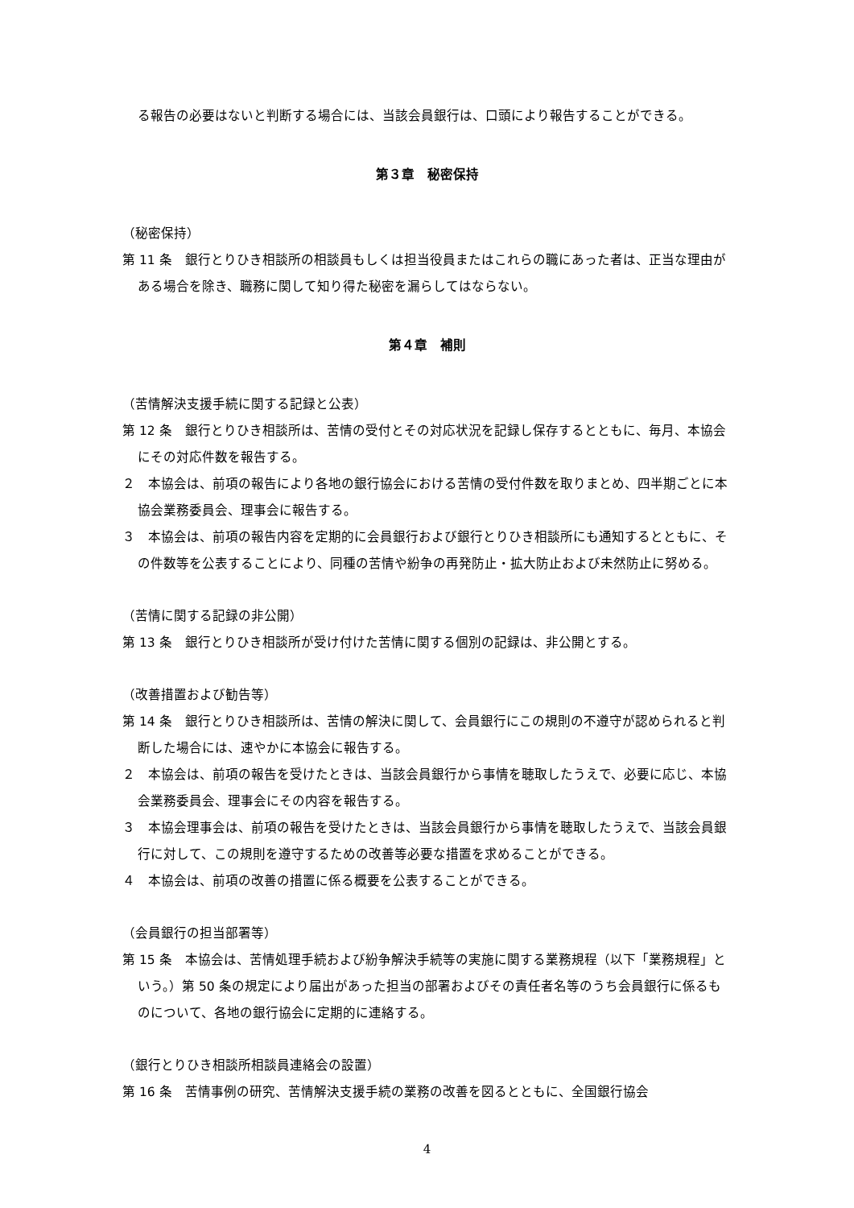る報告の必要はないと判断する場合には、当該会員銀行は、口頭により報告することができる。
第３章　秘密保持
（秘密保持）
第 11 条　銀行とりひき相談所の相談員もしくは担当役員またはこれらの職にあった者は、正当な理由がある場合を除き、職務に関して知り得た秘密を漏らしてはならない。
第４章　補則
（苦情解決支援手続に関する記録と公表）
第 12 条　銀行とりひき相談所は、苦情の受付とその対応状況を記録し保存するとともに、毎月、本協会にその対応件数を報告する。
２　本協会は、前項の報告により各地の銀行協会における苦情の受付件数を取りまとめ、四半期ごとに本協会業務委員会、理事会に報告する。
３　本協会は、前項の報告内容を定期的に会員銀行および銀行とりひき相談所にも通知するとともに、その件数等を公表することにより、同種の苦情や紛争の再発防止・拡大防止および未然防止に努める。
（苦情に関する記録の非公開）
第 13 条　銀行とりひき相談所が受け付けた苦情に関する個別の記録は、非公開とする。
（改善措置および勧告等）
第 14 条　銀行とりひき相談所は、苦情の解決に関して、会員銀行にこの規則の不遵守が認められると判断した場合には、速やかに本協会に報告する。
２　本協会は、前項の報告を受けたときは、当該会員銀行から事情を聴取したうえで、必要に応じ、本協会業務委員会、理事会にその内容を報告する。
３　本協会理事会は、前項の報告を受けたときは、当該会員銀行から事情を聴取したうえで、当該会員銀行に対して、この規則を遵守するための改善等必要な措置を求めることができる。
４　本協会は、前項の改善の措置に係る概要を公表することができる。
（会員銀行の担当部署等）
第 15 条　本協会は、苦情処理手続および紛争解決手続等の実施に関する業務規程（以下「業務規程」という。）第 50 条の規定により届出があった担当の部署およびその責任者名等のうち会員銀行に係るものについて、各地の銀行協会に定期的に連絡する。
（銀行とりひき相談所相談員連絡会の設置）
第 16 条　苦情事例の研究、苦情解決支援手続の業務の改善を図るとともに、全国銀行協会
4